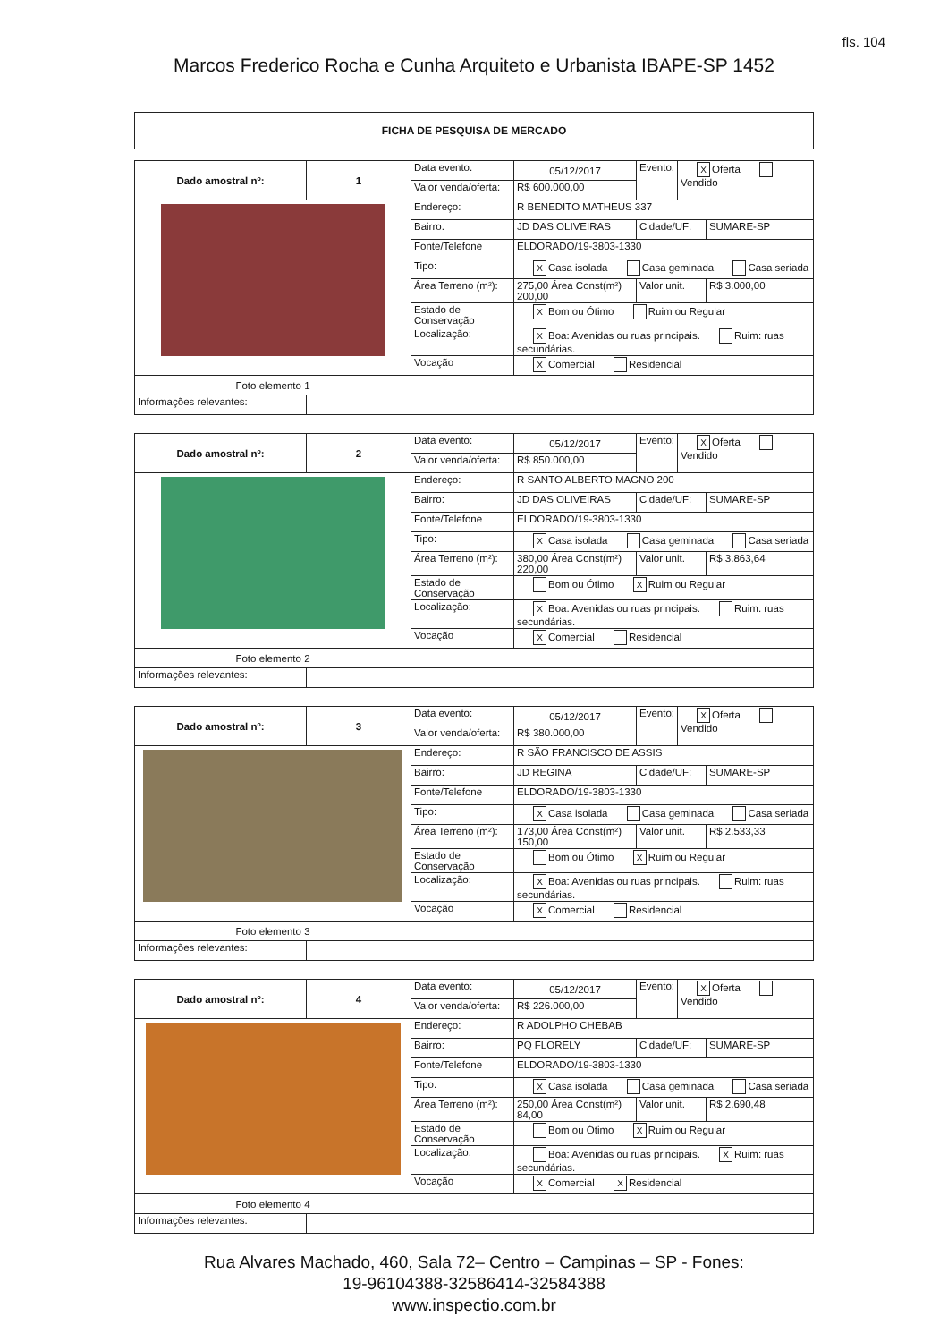fls. 104
Marcos Frederico Rocha e Cunha Arquiteto e Urbanista IBAPE-SP 1452
FICHA DE PESQUISA DE MERCADO
| Dado amostral nº: | 1 | Data evento: | 05/12/2017 | Evento: | X Oferta Vendido | |
| | | Valor venda/oferta: | R$ 600.000,00 | | | |
| | | Endereço: | R BENEDITO MATHEUS 337 | | | |
| | | Bairro: | JD DAS OLIVEIRAS | Cidade/UF: | | SUMARE-SP |
| | | Fonte/Telefone | ELDORADO/19-3803-1330 | | | |
| | | Tipo: | X Casa isolada Casa geminada Casa seriada | | | |
| | | Área Terreno (m²): | 275,00 Área Const(m²) 200,00 | Valor unit. | | R$ 3.000,00 |
| | | Estado de Conservação | X Bom ou Ótimo Ruim ou Regular | | | |
| | | Localização: | X Boa: Avenidas ou ruas principais. Ruim: ruas secundárias. | | | |
| | | Vocação | X Comercial Residencial | | | |
| Foto elemento 1 | | | | | | |
| Informações relevantes: | | | | | | |
| Dado amostral nº: | 2 | Data evento: | 05/12/2017 | Evento: | X Oferta Vendido | |
| | | Valor venda/oferta: | R$ 850.000,00 | | | |
| | | Endereço: | R SANTO ALBERTO MAGNO 200 | | | |
| | | Bairro: | JD DAS OLIVEIRAS | Cidade/UF: | | SUMARE-SP |
| | | Fonte/Telefone | ELDORADO/19-3803-1330 | | | |
| | | Tipo: | X Casa isolada Casa geminada Casa seriada | | | |
| | | Área Terreno (m²): | 380,00 Área Const(m²) 220,00 | Valor unit. | | R$ 3.863,64 |
| | | Estado de Conservação | Bom ou Ótimo X Ruim ou Regular | | | |
| | | Localização: | X Boa: Avenidas ou ruas principais. Ruim: ruas secundárias. | | | |
| | | Vocação | X Comercial Residencial | | | |
| Foto elemento 2 | | | | | | |
| Informações relevantes: | | | | | | |
| Dado amostral nº: | 3 | Data evento: | 05/12/2017 | Evento: | X Oferta Vendido | |
| | | Valor venda/oferta: | R$ 380.000,00 | | | |
| | | Endereço: | R SÃO FRANCISCO DE ASSIS | | | |
| | | Bairro: | JD REGINA | Cidade/UF: | | SUMARE-SP |
| | | Fonte/Telefone | ELDORADO/19-3803-1330 | | | |
| | | Tipo: | X Casa isolada Casa geminada Casa seriada | | | |
| | | Área Terreno (m²): | 173,00 Área Const(m²) 150,00 | Valor unit. | | R$ 2.533,33 |
| | | Estado de Conservação | Bom ou Ótimo X Ruim ou Regular | | | |
| | | Localização: | X Boa: Avenidas ou ruas principais. Ruim: ruas secundárias. | | | |
| | | Vocação | X Comercial Residencial | | | |
| Foto elemento 3 | | | | | | |
| Informações relevantes: | | | | | | |
| Dado amostral nº: | 4 | Data evento: | 05/12/2017 | Evento: | X Oferta Vendido | |
| | | Valor venda/oferta: | R$ 226.000,00 | | | |
| | | Endereço: | R ADOLPHO CHEBAB | | | |
| | | Bairro: | PQ FLORELY | Cidade/UF: | | SUMARE-SP |
| | | Fonte/Telefone | ELDORADO/19-3803-1330 | | | |
| | | Tipo: | X Casa isolada Casa geminada Casa seriada | | | |
| | | Área Terreno (m²): | 250,00 Área Const(m²) 84,00 | Valor unit. | | R$ 2.690,48 |
| | | Estado de Conservação | Bom ou Ótimo X Ruim ou Regular | | | |
| | | Localização: | Boa: Avenidas ou ruas principais. X Ruim: ruas secundárias. | | | |
| | | Vocação | X Comercial X Residencial | | | |
| Foto elemento 4 | | | | | | |
| Informações relevantes: | | | | | | |
Rua Alvares Machado, 460, Sala 72– Centro – Campinas – SP - Fones:
19-96104388-32586414-32584388
www.inspectio.com.br